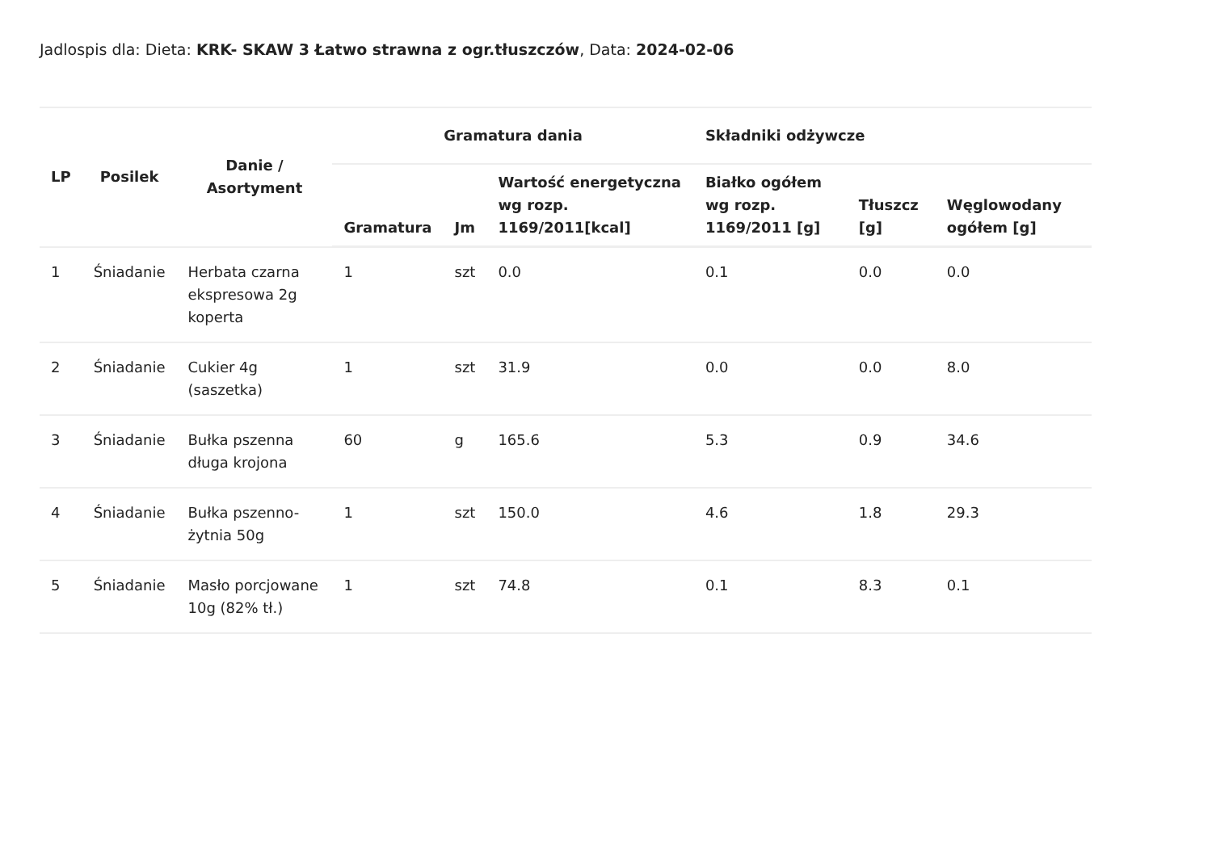Jadlospis dla: Dieta: KRK- SKAW 3 Łatwo strawna z ogr.tłuszczów, Data: 2024-02-06
| LP | Posilek | Danie / Asortyment | Gramatura dania | | | Składniki odżywcze | | |
| --- | --- | --- | --- | --- | --- | --- | --- | --- |
| | | | Gramatura | Jm | Wartość energetyczna wg rozp. 1169/2011[kcal] | Białko ogółem wg rozp. 1169/2011 [g] | Tłuszcz [g] | Węglowodany ogółem [g] |
| 1 | Śniadanie | Herbata czarna ekspresowa 2g koperta | 1 | szt | 0.0 | 0.1 | 0.0 | 0.0 |
| 2 | Śniadanie | Cukier 4g (saszetka) | 1 | szt | 31.9 | 0.0 | 0.0 | 8.0 |
| 3 | Śniadanie | Bułka pszenna długa krojona | 60 | g | 165.6 | 5.3 | 0.9 | 34.6 |
| 4 | Śniadanie | Bułka pszenno-żytnia 50g | 1 | szt | 150.0 | 4.6 | 1.8 | 29.3 |
| 5 | Śniadanie | Masło porcjowane 10g (82% tł.) | 1 | szt | 74.8 | 0.1 | 8.3 | 0.1 |